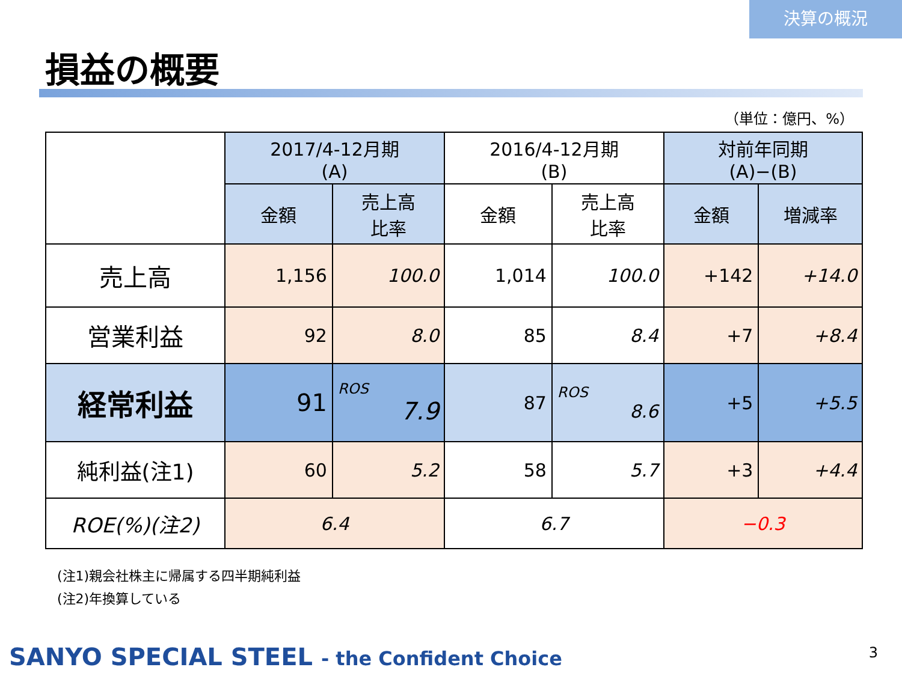決算の概況
損益の概要
（単位：億円、%）
| | 2017/4-12月期 (A) | | 2016/4-12月期 (B) | | 対前年同期 (A)−(B) | |
| --- | --- | --- | --- | --- | --- | --- |
| | 金額 | 売上高 比率 | 金額 | 売上高 比率 | 金額 | 増減率 |
| 売上高 | 1,156 | 100.0 | 1,014 | 100.0 | +142 | +14.0 |
| 営業利益 | 92 | 8.0 | 85 | 8.4 | +7 | +8.4 |
| 経常利益 | 91 | ROS 7.9 | 87 | ROS 8.6 | +5 | +5.5 |
| 純利益(注1) | 60 | 5.2 | 58 | 5.7 | +3 | +4.4 |
| ROE(%)(注2) | 6.4 | | 6.7 | | −0.3 | |
(注1)親会社株主に帰属する四半期純利益
(注2)年換算している
SANYO SPECIAL STEEL - the Confident Choice
3